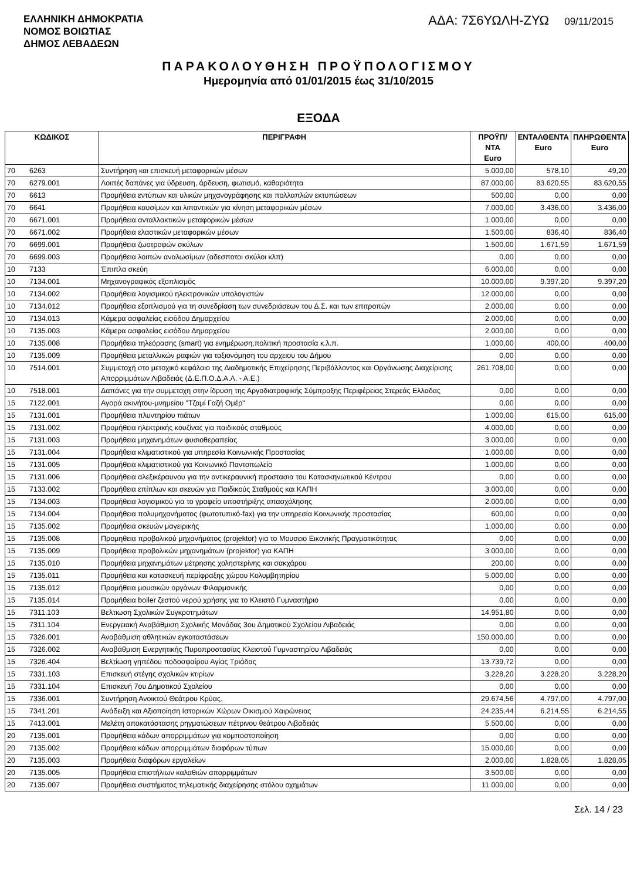ΕΛΛΗΝΙΚΗ ΔΗΜΟΚΡΑΤΙΑ
ΝΟΜΟΣ ΒΟΙΩΤΙΑΣ
ΔΗΜΟΣ ΛΕΒΑΔΕΩΝ
ΑΔΑ: 7Σ6ΥΩΛΗ-ΖΥΩ 09/11/2015
ΠΑΡΑΚΟΛΟΥΘΗΣΗ ΠΡΟΫΠΟΛΟΓΙΣΜΟΥ
Ημερομηνία από 01/01/2015 έως 31/10/2015
ΕΞΟΔΑ
| ΚΩΔΙΚΟΣ | | ΠΕΡΙΓΡΑΦΗ | ΠΡΟΫΠ/ΝΤΑ Euro | ΕΝΤΑΛΘΕΝΤΑ Euro | ΠΛΗΡΩΘΕΝΤΑ Euro |
| --- | --- | --- | --- | --- | --- |
| 70 | 6263 | Συντήρηση και επισκευή μεταφορικών μέσων | 5.000,00 | 578,10 | 49,20 |
| 70 | 6279.001 | Λοιπές δαπάνες για ύδρευση, άρδευση, φωτισμό, καθαριότητα | 87.000,00 | 83.620,55 | 83.620,55 |
| 70 | 6613 | Προμήθεια εντύπων και υλικών μηχανογράφησης και πολλαπλών εκτυπώσεων | 500,00 | 0,00 | 0,00 |
| 70 | 6641 | Προμήθεια καυσίμων και λιπαντικών για κίνηση μεταφορικών μέσων | 7.000,00 | 3.436,00 | 3.436,00 |
| 70 | 6671.001 | Προμήθεια ανταλλακτικών μεταφορικών μέσων | 1.000,00 | 0,00 | 0,00 |
| 70 | 6671.002 | Προμήθεια ελαστικών μεταφορικών μέσων | 1.500,00 | 836,40 | 836,40 |
| 70 | 6699.001 | Προμήθεια ζωοτροφών σκύλων | 1.500,00 | 1.671,59 | 1.671,59 |
| 70 | 6699.003 | Προμήθεια λοιπών αναλωσίμων (αδεσποτοι σκύλοι κλπ) | 0,00 | 0,00 | 0,00 |
| 10 | 7133 | Έπιπλα σκεύη | 6.000,00 | 0,00 | 0,00 |
| 10 | 7134.001 | Μηχανογραφικός εξοπλισμός | 10.000,00 | 9.397,20 | 9.397,20 |
| 10 | 7134.002 | Προμήθεια λογισμικού ηλεκτρονικών υπολογιστών | 12.000,00 | 0,00 | 0,00 |
| 10 | 7134.012 | Προμήθεια εξοπλισμού για τη συνεδρίαση των συνεδριάσεων του Δ.Σ. και των επιτροπών | 2.000,00 | 0,00 | 0,00 |
| 10 | 7134.013 | Κάμερα ασφαλείας εισόδου Δημαρχείου | 2.000,00 | 0,00 | 0,00 |
| 10 | 7135.003 | Κάμερα ασφαλείας εισόδου Δημαρχείου | 2.000,00 | 0,00 | 0,00 |
| 10 | 7135.008 | Προμήθεια τηλεόρασης (smart) για ενημέρωση,πολιτική προστασία κ.λ.π. | 1.000,00 | 400,00 | 400,00 |
| 10 | 7135.009 | Προμήθεια μεταλλικών ραφιών για ταξιονόμηση του αρχειου του Δήμου | 0,00 | 0,00 | 0,00 |
| 10 | 7514.001 | Συμμετοχή στο μετοχικό κεφάλαιο της Διαδημοτικής Επιχείρησης Περιβάλλοντος και Οργάνωσης Διαχείρισης Απορριμμάτων Λιβαδειάς (Δ.Ε.Π.Ο.Δ.Α.Λ. - Α.Ε.) | 261.708,00 | 0,00 | 0,00 |
| 10 | 7518.001 | Δαπάνες για την συμμετοχη στην ίδρυση της Αργοδιατροφικής Σύμπραξης Περιφέρειας Στερεάς Ελλαδας | 0,00 | 0,00 | 0,00 |
| 15 | 7122.001 | Αγορά ακινήτου-μνημείου "Τζαμί Γαζή Ομέρ" | 0,00 | 0,00 | 0,00 |
| 15 | 7131.001 | Προμήθεια πλυντηρίου πιάτων | 1.000,00 | 615,00 | 615,00 |
| 15 | 7131.002 | Προμήθεια ηλεκτρικής κουζίνας για παιδικούς σταθμούς | 4.000,00 | 0,00 | 0,00 |
| 15 | 7131.003 | Προμήθεια μηχανημάτων φυσιοθεραπείας | 3.000,00 | 0,00 | 0,00 |
| 15 | 7131.004 | Προμήθεια κλιματιστικού για υπηρεσία Κοινωνικής Προστασίας | 1.000,00 | 0,00 | 0,00 |
| 15 | 7131.005 | Προμήθεια κλιματιστικού για Κοινωνικό Παντοπωλείο | 1.000,00 | 0,00 | 0,00 |
| 15 | 7131.006 | Προμήθεια αλεξικέραυνου για την αντικεραυνική προστασια του Κατασκηνωτικού Κέντρου | 0,00 | 0,00 | 0,00 |
| 15 | 7133.002 | Προμήθεια επίπλων και σκευών για Παιδικούς Σταθμούς και ΚΑΠΗ | 3.000,00 | 0,00 | 0,00 |
| 15 | 7134.003 | Προμήθεια λογισμικού για το γραφείο υποστήριξης απασχόλησης | 2.000,00 | 0,00 | 0,00 |
| 15 | 7134.004 | Προμήθεια πολυμηχανήματος (φωτοτυπικό-fax) για την υπηρεσία Κοινωνικής προστασίας | 600,00 | 0,00 | 0,00 |
| 15 | 7135.002 | Προμήθεια σκευών μαγειρικής | 1.000,00 | 0,00 | 0,00 |
| 15 | 7135.008 | Προμηθεια προβολικού μηχανήματος (projektor) για το Μουσειο Εικονικής Πραγματικότητας | 0,00 | 0,00 | 0,00 |
| 15 | 7135.009 | Προμήθεια προβολικών μηχανημάτων (projektor) για ΚΑΠΗ | 3.000,00 | 0,00 | 0,00 |
| 15 | 7135.010 | Προμήθεια μηχανημάτων μέτρησης χοληστερίνης και σακχάρου | 200,00 | 0,00 | 0,00 |
| 15 | 7135.011 | Προμήθεια και κατασκευή περίφραξης χώρου Κολυμβητηρίου | 5.000,00 | 0,00 | 0,00 |
| 15 | 7135.012 | Προμήθεια μουσικών οργάνων Φιλαρμονικής | 0,00 | 0,00 | 0,00 |
| 15 | 7135.014 | Προμήθεια boiler ζεστού νερού χρήσης για το Κλειστό Γυμναστήριο | 0,00 | 0,00 | 0,00 |
| 15 | 7311.103 | Βελτιωση Σχολικών Συγκροτημάτων | 14.951,80 | 0,00 | 0,00 |
| 15 | 7311.104 | Ενεργειακή Αναβάθμιση Σχολικής Μονάδας 3ου Δημοτικού Σχολείου Λιβαδειάς | 0,00 | 0,00 | 0,00 |
| 15 | 7326.001 | Αναβάθμιση αθλητικών εγκαταστάσεων | 150.000,00 | 0,00 | 0,00 |
| 15 | 7326.002 | Αναβάθμιση Ενεργητικής Πυροπροστασίας Κλειστού Γυμναστηρίου Λιβαδειάς | 0,00 | 0,00 | 0,00 |
| 15 | 7326.404 | Βελτίωση γηπέδου ποδοσφαίρου Αγίας Τριάδας | 13.739,72 | 0,00 | 0,00 |
| 15 | 7331.103 | Επισκευή στέγης σχολικών κτιρίων | 3.228,20 | 3.228,20 | 3.228,20 |
| 15 | 7331.104 | Επισκευή 7ου Δημοτικού Σχολείου | 0,00 | 0,00 | 0,00 |
| 15 | 7336.001 | Συντήρηση Ανοικτού Θεάτρου Κρύας. | 29.674,56 | 4.797,00 | 4.797,00 |
| 15 | 7341.201 | Ανάδειξη και Αξιοποίηση Ιστορικών Χώρων Οικισμού Χαιρώνειας | 24.235,44 | 6.214,55 | 6.214,55 |
| 15 | 7413.001 | Μελέτη αποκατάστασης ρηγματώσεων πέτρινου θεάτρου Λιβαδειάς | 5.500,00 | 0,00 | 0,00 |
| 20 | 7135.001 | Προμήθεια κάδων απορριμμάτων για κομποστοποίηση | 0,00 | 0,00 | 0,00 |
| 20 | 7135.002 | Προμήθεια κάδων απορριμμάτων διαφόρων τύπων | 15.000,00 | 0,00 | 0,00 |
| 20 | 7135.003 | Προμήθεια διαφόρων εργαλείων | 2.000,00 | 1.828,05 | 1.828,05 |
| 20 | 7135.005 | Προμήθεια επιστήλιων καλαθιών απορριμμάτων | 3.500,00 | 0,00 | 0,00 |
| 20 | 7135.007 | Προμήθεια συστήματος τηλεματικής διαχείρησης στόλου οχημάτων | 11.000,00 | 0,00 | 0,00 |
Σελ. 14 / 23